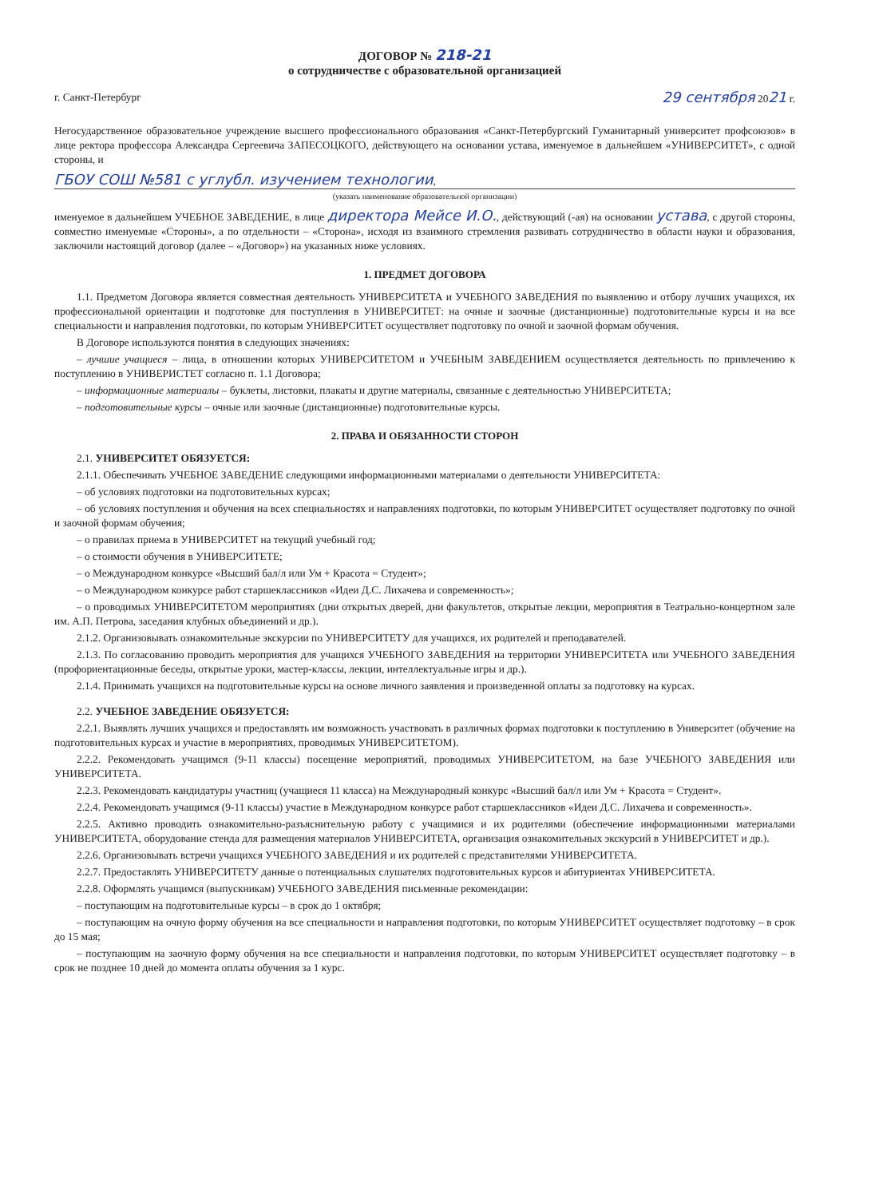ДОГОВОР № 218-21
о сотрудничестве с образовательной организацией
г. Санкт-Петербург 29 сентября 2021 г.
Негосударственное образовательное учреждение высшего профессионального образования «Санкт-Петербургский Гуманитарный университет профсоюзов» в лице ректора профессора Александра Сергеевича ЗАПЕСОЦКОГО, действующего на основании устава, именуемое в дальнейшем «УНИВЕРСИТЕТ», с одной стороны, и
ГБОУ СОШ №581 с углубл. изучением технологии,
(указать наименование образовательной организации)
именуемое в дальнейшем УЧЕБНОЕ ЗАВЕДЕНИЕ, в лице директора Мейсе И.О., действующий (-ая) на основании устава, с другой стороны, совместно именуемые «Стороны», а по отдельности – «Сторона», исходя из взаимного стремления развивать сотрудничество в области науки и образования, заключили настоящий договор (далее – «Договор») на указанных ниже условиях.
1. ПРЕДМЕТ ДОГОВОРА
1.1. Предметом Договора является совместная деятельность УНИВЕРСИТЕТА и УЧЕБНОГО ЗАВЕДЕНИЯ по выявлению и отбору лучших учащихся, их профессиональной ориентации и подготовке для поступления в УНИВЕРСИТЕТ: на очные и заочные (дистанционные) подготовительные курсы и на все специальности и направления подготовки, по которым УНИВЕРСИТЕТ осуществляет подготовку по очной и заочной формам обучения.
В Договоре используются понятия в следующих значениях:
– лучшие учащиеся – лица, в отношении которых УНИВЕРСИТЕТОМ и УЧЕБНЫМ ЗАВЕДЕНИЕМ осуществляется деятельность по привлечению к поступлению в УНИВЕРИСТЕТ согласно п. 1.1 Договора;
– информационные материалы – буклеты, листовки, плакаты и другие материалы, связанные с деятельностью УНИВЕРСИТЕТА;
– подготовительные курсы – очные или заочные (дистанционные) подготовительные курсы.
2. ПРАВА И ОБЯЗАННОСТИ СТОРОН
2.1. УНИВЕРСИТЕТ ОБЯЗУЕТСЯ:
2.1.1. Обеспечивать УЧЕБНОЕ ЗАВЕДЕНИЕ следующими информационными материалами о деятельности УНИВЕРСИТЕТА:
– об условиях подготовки на подготовительных курсах;
– об условиях поступления и обучения на всех специальностях и направлениях подготовки, по которым УНИВЕРСИТЕТ осуществляет подготовку по очной и заочной формам обучения;
– о правилах приема в УНИВЕРСИТЕТ на текущий учебный год;
– о стоимости обучения в УНИВЕРСИТЕТЕ;
– о Международном конкурсе «Высший бал/л или Ум + Красота = Студент»;
– о Международном конкурсе работ старшеклассников «Идеи Д.С. Лихачева и современность»;
– о проводимых УНИВЕРСИТЕТОМ мероприятиях (дни открытых дверей, дни факультетов, открытые лекции, мероприятия в Театрально-концертном зале им. А.П. Петрова, заседания клубных объединений и др.).
2.1.2. Организовывать ознакомительные экскурсии по УНИВЕРСИТЕТУ для учащихся, их родителей и преподавателей.
2.1.3. По согласованию проводить мероприятия для учащихся УЧЕБНОГО ЗАВЕДЕНИЯ на территории УНИВЕРСИТЕТА или УЧЕБНОГО ЗАВЕДЕНИЯ (профориентационные беседы, открытые уроки, мастер-классы, лекции, интеллектуальные игры и др.).
2.1.4. Принимать учащихся на подготовительные курсы на основе личного заявления и произведенной оплаты за подготовку на курсах.
2.2. УЧЕБНОЕ ЗАВЕДЕНИЕ ОБЯЗУЕТСЯ:
2.2.1. Выявлять лучших учащихся и предоставлять им возможность участвовать в различных формах подготовки к поступлению в Университет (обучение на подготовительных курсах и участие в мероприятиях, проводимых УНИВЕРСИТЕТОМ).
2.2.2. Рекомендовать учащимся (9-11 классы) посещение мероприятий, проводимых УНИВЕРСИТЕТОМ, на базе УЧЕБНОГО ЗАВЕДЕНИЯ или УНИВЕРСИТЕТА.
2.2.3. Рекомендовать кандидатуры участниц (учащиеся 11 класса) на Международный конкурс «Высший бал/л или Ум + Красота = Студент».
2.2.4. Рекомендовать учащимся (9-11 классы) участие в Международном конкурсе работ старшеклассников «Идеи Д.С. Лихачева и современность».
2.2.5. Активно проводить ознакомительно-разъяснительную работу с учащимися и их родителями (обеспечение информационными материалами УНИВЕРСИТЕТА, оборудование стенда для размещения материалов УНИВЕРСИТЕТА, организация ознакомительных экскурсий в УНИВЕРСИТЕТ и др.).
2.2.6. Организовывать встречи учащихся УЧЕБНОГО ЗАВЕДЕНИЯ и их родителей с представителями УНИВЕРСИТЕТА.
2.2.7. Предоставлять УНИВЕРСИТЕТУ данные о потенциальных слушателях подготовительных курсов и абитуриентах УНИВЕРСИТЕТА.
2.2.8. Оформлять учащимся (выпускникам) УЧЕБНОГО ЗАВЕДЕНИЯ письменные рекомендации:
– поступающим на подготовительные курсы – в срок до 1 октября;
– поступающим на очную форму обучения на все специальности и направления подготовки, по которым УНИВЕРСИТЕТ осуществляет подготовку – в срок до 15 мая;
– поступающим на заочную форму обучения на все специальности и направления подготовки, по которым УНИВЕРСИТЕТ осуществляет подготовку – в срок не позднее 10 дней до момента оплаты обучения за 1 курс.